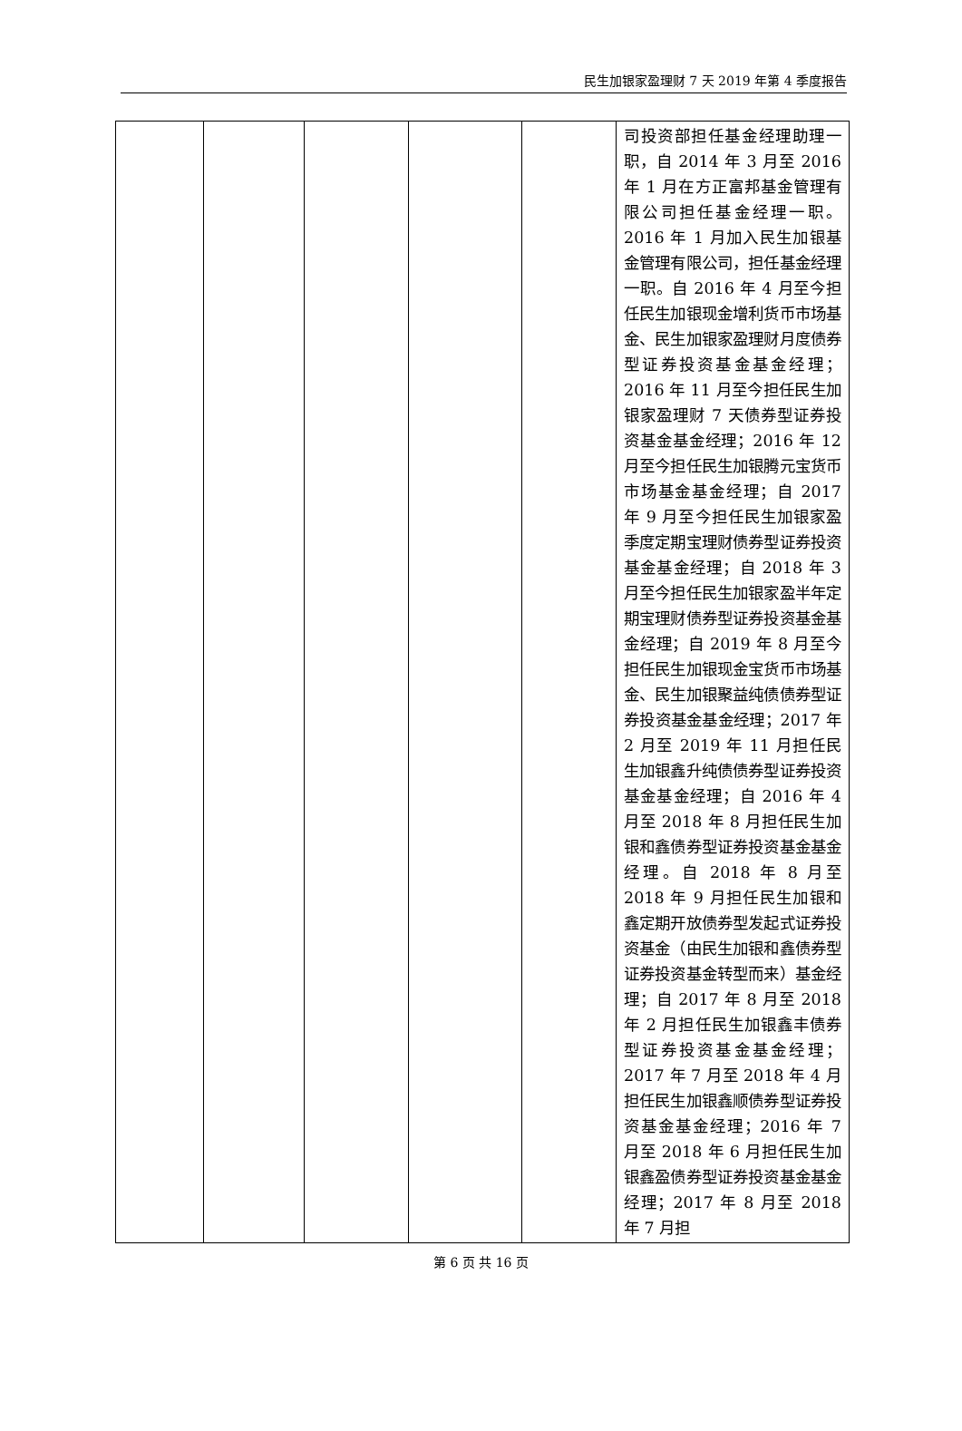民生加银家盈理财 7 天 2019 年第 4 季度报告
| | | | | | 司投资部担任基金经理助理一职，自 2014 年 3 月至 2016 年 1 月在方正富邦基金管理有限公司担任基金经理一职。2016 年 1 月加入民生加银基金管理有限公司，担任基金经理一职。自 2016 年 4 月至今担任民生加银现金增利货币市场基金、民生加银家盈理财月度债券型证券投资基金基金经理；2016 年 11 月至今担任民生加银家盈理财 7 天债券型证券投资基金基金经理；2016 年 12 月至今担任民生加银腾元宝货币市场基金基金经理；自 2017 年 9 月至今担任民生加银家盈季度定期宝理财债券型证券投资基金基金经理；自 2018 年 3 月至今担任民生加银家盈半年定期宝理财债券型证券投资基金基金经理；自 2019 年 8 月至今担任民生加银现金宝货币市场基金、民生加银聚益纯债债券型证券投资基金基金经理；2017 年 2 月至 2019 年 11 月担任民生加银鑫升纯债债券型证券投资基金基金经理；自 2016 年 4 月至 2018 年 8 月担任民生加银和鑫债券型证券投资基金基金经理。自 2018 年 8 月至 2018 年 9 月担任民生加银和鑫定期开放债券型发起式证券投资基金（由民生加银和鑫债券型证券投资基金转型而来）基金经理；自 2017 年 8 月至 2018 年 2 月担任民生加银鑫丰债券型证券投资基金基金经理；2017 年 7 月至 2018 年 4 月担任民生加银鑫顺债券型证券投资基金基金经理；2016 年 7 月至 2018 年 6 月担任民生加银鑫盈债券型证券投资基金基金经理；2017 年 8 月至 2018 年 7 月担 |
第 6 页 共 16 页